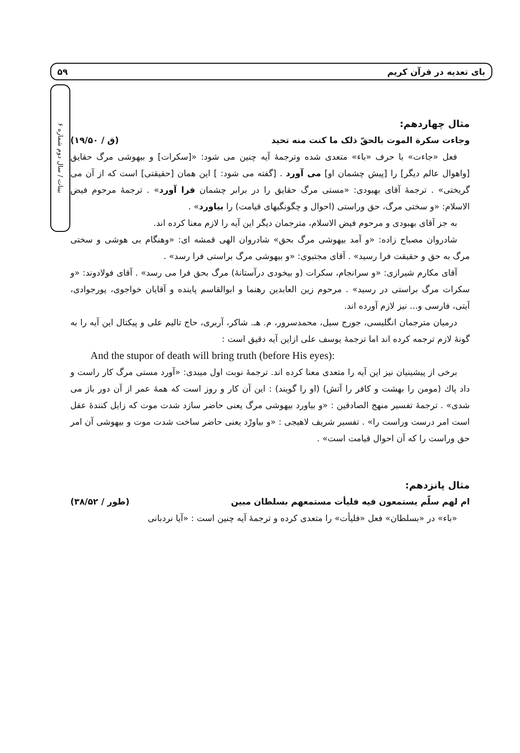۵۹ بای تعدیه در قرآن کریم
بینات / سال دوم شماره ۶
مثال چهاردهم:
وجاءت سکرة الموت بالحقّ ذلک ما کنت منه تحید (ق / ۱۹/۵۰)
فعل «جاءت» با حرف «باء» متعدی شده وترجمهٔ آیه چنین می شود: «[سکرات] و بیهوشی مرگ حقایق [واهوال عالم دیگر] را [پیش چشمان او] می آورد . [گفته می شود: ] این همان [حقیقتی] است که از آن می گریختی» . ترجمهٔ آقای بهبودی: «مستی مرگ حقایق را در برابر چشمان فرا آورد» . ترجمهٔ مرحوم فیض الاسلام: «و سختی مرگ، حق وراستی (احوال و چگونگیهای قیامت) را بیاورد» .
به جز آقای بهبودی و مرحوم فیض الاسلام، مترجمان دیگر این آیه را لازم معنا کرده اند.
شادروان مصباح زاده: «و آمد بیهوشی مرگ بحق» شادروان الهی قمشه ای: «وهنگام بی هوشی و سختی مرگ به حق و حقیقت فرا رسید» . آقای مجتبوی: «و بیهوشی مرگ براستی فرا رسد» .
آقای مکارم شیرازی: «و سرانجام، سکرات (و بیخودی درآستانهٔ) مرگ بحق فرا می رسد» . آقای فولادوند: «و سکرات مرگ براستی در رسید» . مرحوم زین العابدین رهنما و ابوالقاسم پاینده و آقایان خواجوی، پورجوادی، آیتی، فارسی و... نیز لازم آورده اند.
درمیان مترجمان انگلیسی، جورج سیل، محمدسرور، م. هـ. شاکر، آربری، حاج تالیم علی و پیکتال این آیه را به گونهٔ لازم ترجمه کرده اند اما ترجمهٔ یوسف علی ازاین آیه دقیق است :
And the stupor of death will bring truth (before His eyes):
برخی از پیشینیان نیز این آیه را متعدی معنا کرده اند. ترجمهٔ نوبت اول میبدی: «آورد مستی مرگ کار راست و داد پاك (مومن را بهشت و کافر را آتش) (او را گویند) : این آن کار و روز است که همهٔ عمر از آن دور باز می شدی» . ترجمهٔ تفسیر منهج الصادقین : «و بیاورد بیهوشی مرگ یعنی حاضر سازد شدت موت که زایل کنندهٔ عقل است امر درست وراست را» . تفسیر شریف لاهیجی : «و بیاورْد یعنی حاضر ساخت شدت موت و بیهوشی آن امر حق وراست را که آن احوال قیامت است» .
مثال پانزدهم:
ام لهم سلّم یستمعون فیه فلیأت مستمعهم بسلطان مبین (طور / ۳۸/۵۲)
«باء» در «بسلطان» فعل «فلیأت» را متعدی کرده و ترجمهٔ آیه چنین است : «آیا نردبانی